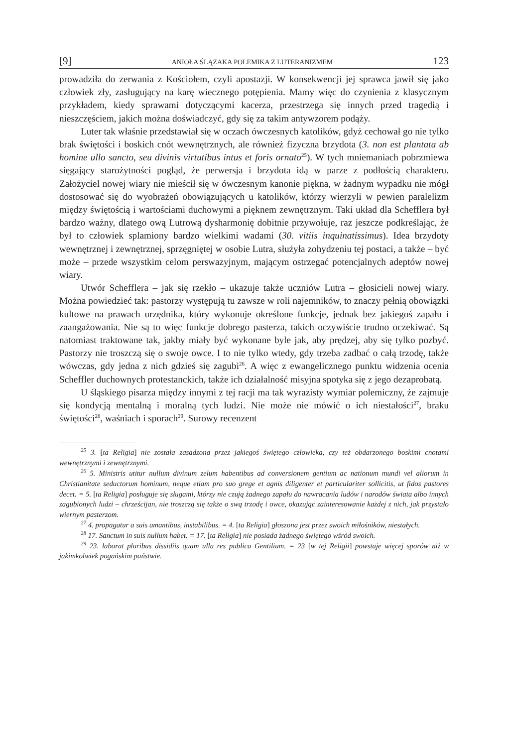[9] ANIOŁA ŚLĄZAKA POLEMIKA Z LUTERANIZMEM 123
prowadziła do zerwania z Kościołem, czyli apostazji. W konsekwencji jej sprawca jawił się jako człowiek zły, zasługujący na karę wiecznego potępienia. Mamy więc do czynienia z klasycznym przykładem, kiedy sprawami dotyczącymi kacerza, prze­strzega się innych przed tragedią i nieszczęściem, jakich można doświadczyć, gdy się za takim antywzorem podąży.
Luter tak właśnie przedstawiał się w oczach ówczesnych katolików, gdyż ce­chował go nie tylko brak świętości i boskich cnót wewnętrznych, ale również fizycz­na brzydota (3. non est plantata ab homine ullo sancto, seu divinis virtutibus intus et foris ornato<sup>25</sup>). W tych mniemaniach pobrzmiewa sięgający starożytności pogląd, że perwersja i brzydota idą w parze z podłością charakteru. Założyciel nowej wiary nie mieścił się w ówczesnym kanonie piękna, w żadnym wypadku nie mógł dostosować się do wyobrażeń obowiązujących u katolików, którzy wierzyli w pewien parale­lizm między świętością i wartościami duchowymi a pięknem zewnętrznym. Taki układ dla Schefflera był bardzo ważny, dlatego ową Lutrową dysharmonię dobitnie przywołuje, raz jeszcze podkreślając, że był to człowiek splamiony bardzo wielki­mi wadami (30. vitiis inquinatissimus). Idea brzydoty wewnętrznej i zewnętrznej, sprzęgniętej w osobie Lutra, służyła zohydzeniu tej postaci, a także – być może – przede wszystkim celom perswazyjnym, mającym ostrzegać potencjalnych adeptów nowej wiary.
Utwór Schefflera – jak się rzekło – ukazuje także uczniów Lutra – głosicieli no­wej wiary. Można powiedzieć tak: pastorzy występują tu zawsze w roli najemników, to znaczy pełnią obowiązki kultowe na prawach urzędnika, który wykonuje okre­ślone funkcje, jednak bez jakiegoś zapału i zaangażowania. Nie są to więc funkcje dobrego pasterza, takich oczywiście trudno oczekiwać. Są natomiast traktowane tak, jakby miały być wykonane byle jak, aby prędzej, aby się tylko pozbyć. Pastorzy nie troszczą się o swoje owce. I to nie tylko wtedy, gdy trzeba zadbać o całą trzodę, także wówczas, gdy jedna z nich gdzieś się zagubi<sup>26</sup>. A więc z ewangelicznego punktu wi­dzenia ocenia Scheffler duchownych protestanckich, także ich działalność misyjna spotyka się z jego dezaprobatą.
U śląskiego pisarza między innymi z tej racji ma tak wyrazisty wymiar pole­miczny, że zajmuje się kondycją mentalną i moralną tych ludzi. Nie może nie mó­wić o ich niestałości<sup>27</sup>, braku świętości<sup>28</sup>, waśniach i sporach<sup>29</sup>. Surowy recenzent
<sup>25</sup> 3. [ta Religia] nie została zasadzona przez jakiegoś świętego człowieka, czy też obdarzonego boskimi cnotami wewnętrznymi i zewnętrznymi.
<sup>26</sup> 5. Ministris utitur nullum divinum zelum habentibus ad conversionem gentium ac nationum mundi vel aliorum in Christianitate seductorum hominum, neque etiam pro suo grege et agnis dili­genter et particulariter sollicitis, ut fidos pastores decet. = 5. [ta Religia] posługuje się sługami, którzy nie czują żadnego zapału do nawracania ludów i narodów świata albo innych zagubionych ludzi – chrześcijan, nie troszczą się także o swą trzodę i owce, okazując zainteresowanie każdej z nich, jak przystało wiernym pasterzom.
<sup>27</sup> 4. propagatur a suis amantibus, instabilibus. = 4. [ta Religia] głoszona jest przez swoich miłośników, niestałych.
<sup>28</sup> 17. Sanctum in suis nullum habet. = 17. [ta Religia] nie posiada żadnego świętego wśród swoich.
<sup>29</sup> 23. laborat pluribus dissidiis quam ulla res publica Gentilium. = 23 [w tej Religii] powstaje więcej sporów niż w jakimkolwiek pogańskim państwie.